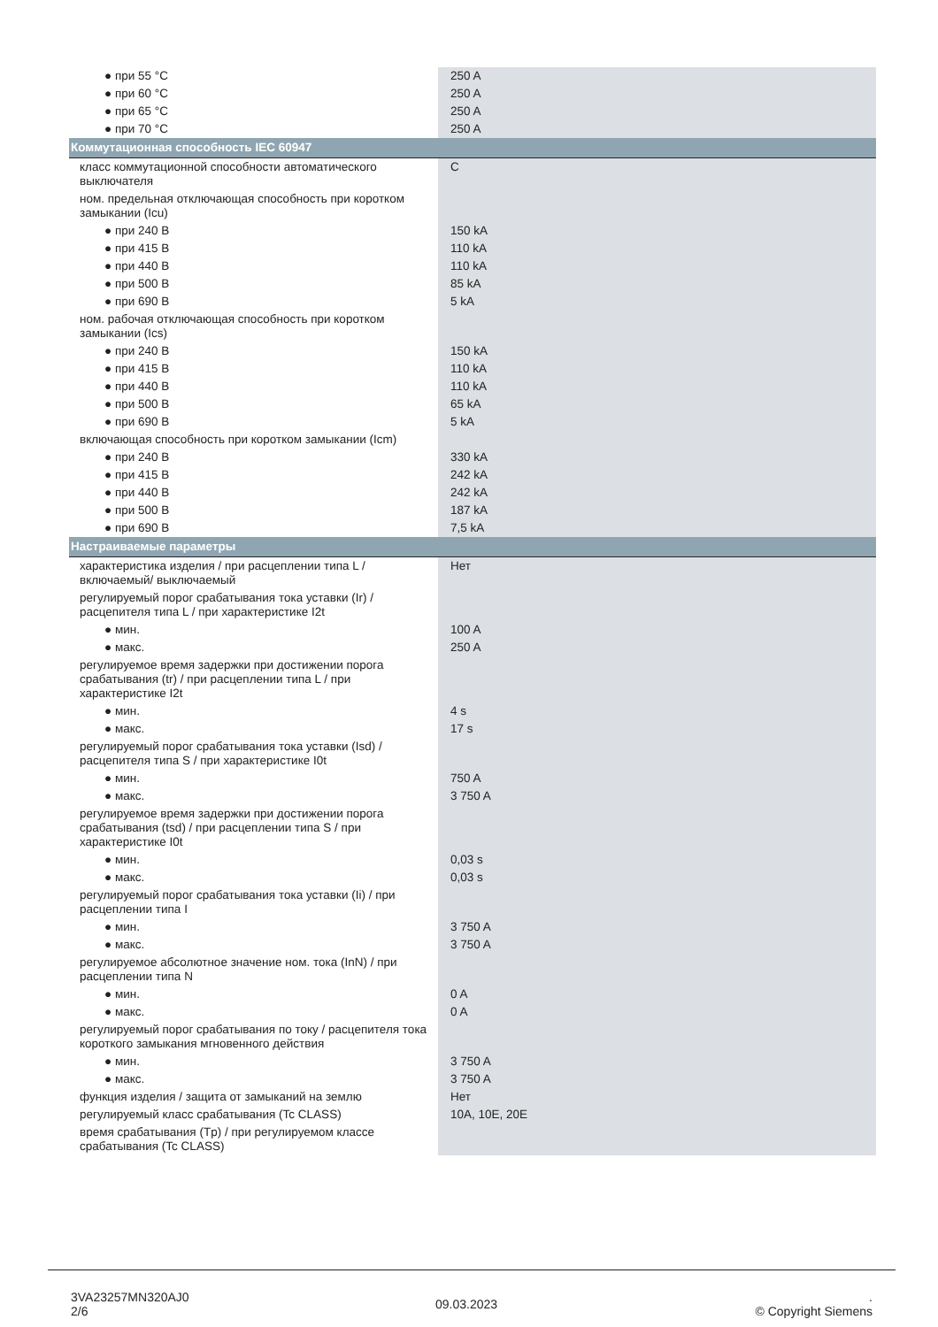| ● при 55 °C | 250 A |
| ● при 60 °C | 250 A |
| ● при 65 °C | 250 A |
| ● при 70 °C | 250 A |
| Коммутационная способность IEC 60947 | |
| класс коммутационной способности автоматического выключателя | C |
| ном. предельная отключающая способность при коротком замыкании (Icu) | |
| ● при 240 В | 150 kA |
| ● при 415 В | 110 kA |
| ● при 440 В | 110 kA |
| ● при 500 В | 85 kA |
| ● при 690 В | 5 kA |
| ном. рабочая отключающая способность при коротком замыкании (Ics) | |
| ● при 240 В | 150 kA |
| ● при 415 В | 110 kA |
| ● при 440 В | 110 kA |
| ● при 500 В | 65 kA |
| ● при 690 В | 5 kA |
| включающая способность при коротком замыкании (Icm) | |
| ● при 240 В | 330 kA |
| ● при 415 В | 242 kA |
| ● при 440 В | 242 kA |
| ● при 500 В | 187 kA |
| ● при 690 В | 7,5 kA |
| Настраиваемые параметры | |
| характеристика изделия / при расцеплении типа L / включаемый/ выключаемый | Нет |
| регулируемый порог срабатывания тока уставки (Ir) / расцепителя типа L / при характеристике I2t | |
| ● мин. | 100 A |
| ● макс. | 250 A |
| регулируемое время задержки при достижении порога срабатывания (tr) / при расцеплении типа L / при характеристике I2t | |
| ● мин. | 4 s |
| ● макс. | 17 s |
| регулируемый порог срабатывания тока уставки (Isd) / расцепителя типа S / при характеристике I0t | |
| ● мин. | 750 A |
| ● макс. | 3 750 A |
| регулируемое время задержки при достижении порога срабатывания (tsd) / при расцеплении типа S / при характеристике I0t | |
| ● мин. | 0,03 s |
| ● макс. | 0,03 s |
| регулируемый порог срабатывания тока уставки (Ii) / при расцеплении типа I | |
| ● мин. | 3 750 A |
| ● макс. | 3 750 A |
| регулируемое абсолютное значение ном. тока (InN) / при расцеплении типа N | |
| ● мин. | 0 A |
| ● макс. | 0 A |
| регулируемый порог срабатывания по току / расцепителя тока короткого замыкания мгновенного действия | |
| ● мин. | 3 750 A |
| ● макс. | 3 750 A |
| функция изделия / защита от замыканий на землю | Нет |
| регулируемый класс срабатывания (Tc CLASS) | 10A, 10E, 20E |
| время срабатывания (Tp) / при регулируемом классе срабатывания (Tc CLASS) | |
3VA23257MN320AJ0
2/6
09.03.2023
.
© Copyright Siemens